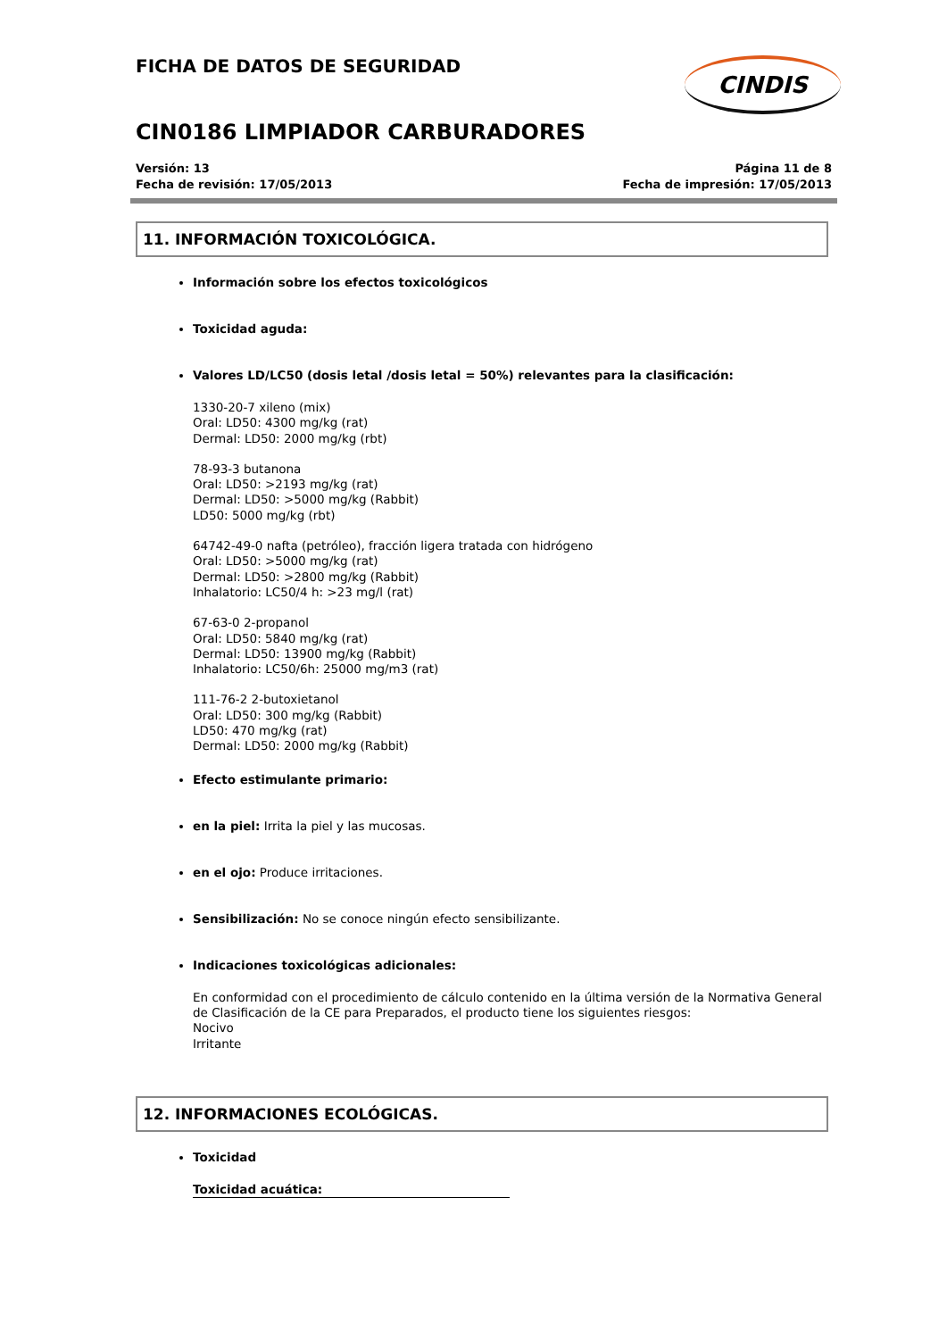FICHA DE DATOS DE SEGURIDAD
CINDIS
CIN0186 LIMPIADOR CARBURADORES
Versión: 13
Fecha de revisión: 17/05/2013
Página 11 de 8
Fecha de impresión: 17/05/2013
11. INFORMACIÓN TOXICOLÓGICA.
Información sobre los efectos toxicológicos
Toxicidad aguda:
Valores LD/LC50 (dosis letal /dosis letal = 50%) relevantes para la clasificación:
1330-20-7 xileno (mix)
Oral: LD50: 4300 mg/kg (rat)
Dermal: LD50: 2000 mg/kg (rbt)
78-93-3 butanona
Oral: LD50: >2193 mg/kg (rat)
Dermal: LD50: >5000 mg/kg (Rabbit)
LD50: 5000 mg/kg (rbt)
64742-49-0 nafta (petróleo), fracción ligera tratada con hidrógeno
Oral: LD50: >5000 mg/kg (rat)
Dermal: LD50: >2800 mg/kg (Rabbit)
Inhalatorio: LC50/4 h: >23 mg/l (rat)
67-63-0 2-propanol
Oral: LD50: 5840 mg/kg (rat)
Dermal: LD50: 13900 mg/kg (Rabbit)
Inhalatorio: LC50/6h: 25000 mg/m3 (rat)
111-76-2 2-butoxietanol
Oral: LD50: 300 mg/kg (Rabbit)
LD50: 470 mg/kg (rat)
Dermal: LD50: 2000 mg/kg (Rabbit)
Efecto estimulante primario:
en la piel: Irrita la piel y las mucosas.
en el ojo: Produce irritaciones.
Sensibilización: No se conoce ningún efecto sensibilizante.
Indicaciones toxicológicas adicionales:
En conformidad con el procedimiento de cálculo contenido en la última versión de la Normativa General de Clasificación de la CE para Preparados, el producto tiene los siguientes riesgos:
Nocivo
Irritante
12. INFORMACIONES ECOLÓGICAS.
Toxicidad
Toxicidad acuática: